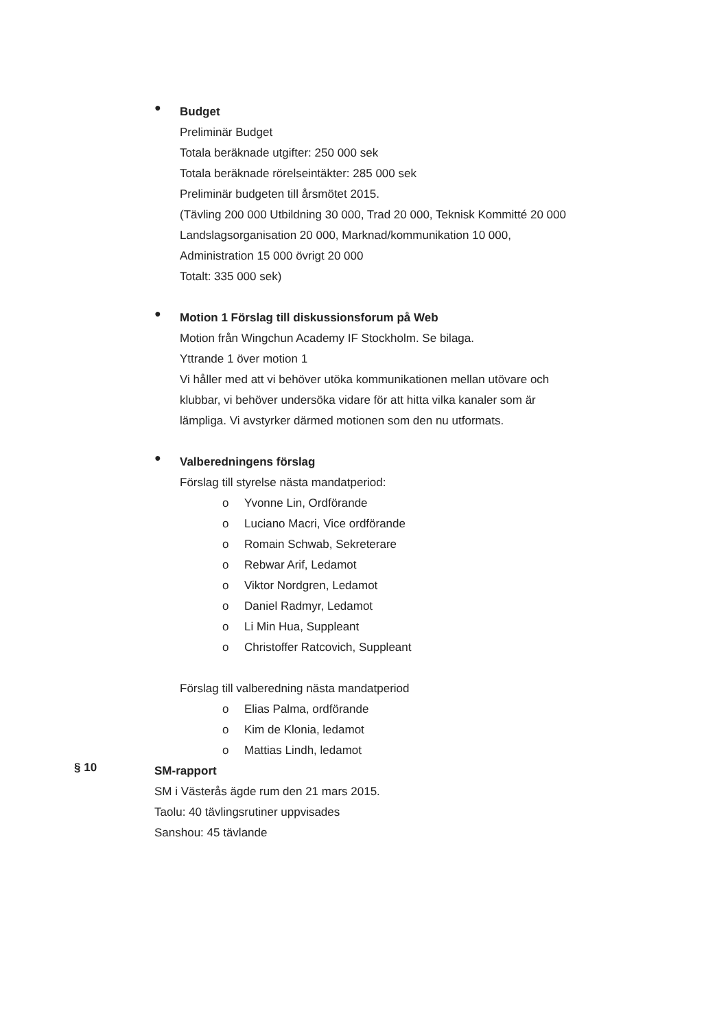●
Budget
Preliminär Budget
Totala beräknade utgifter: 250 000 sek
Totala beräknade rörelseintäkter: 285 000 sek
Preliminär budgeten till årsmötet 2015.
(Tävling 200 000 Utbildning 30 000, Trad 20 000, Teknisk Kommitté 20 000
Landslagsorganisation 20 000, Marknad/kommunikation 10 000,
Administration 15 000 övrigt 20 000
Totalt: 335 000 sek)
●
Motion 1 Förslag till diskussionsforum på Web
Motion från Wingchun Academy IF Stockholm. Se bilaga.
Yttrande 1 över motion 1
Vi håller med att vi behöver utöka kommunikationen mellan utövare och
klubbar, vi behöver undersöka vidare för att hitta vilka kanaler som är
lämpliga. Vi avstyrker därmed motionen som den nu utformats.
●
Valberedningens förslag
Förslag till styrelse nästa mandatperiod:
o Yvonne Lin, Ordförande
o Luciano Macri, Vice ordförande
o Romain Schwab, Sekreterare
o Rebwar Arif, Ledamot
o Viktor Nordgren, Ledamot
o Daniel Radmyr, Ledamot
o Li Min Hua, Suppleant
o Christoffer Ratcovich, Suppleant
Förslag till valberedning nästa mandatperiod
o Elias Palma, ordförande
o Kim de Klonia, ledamot
o Mattias Lindh, ledamot
§ 10
SM-rapport
SM i Västerås ägde rum den 21 mars 2015.
Taolu: 40 tävlingsrutiner uppvisades
Sanshou: 45 tävlande